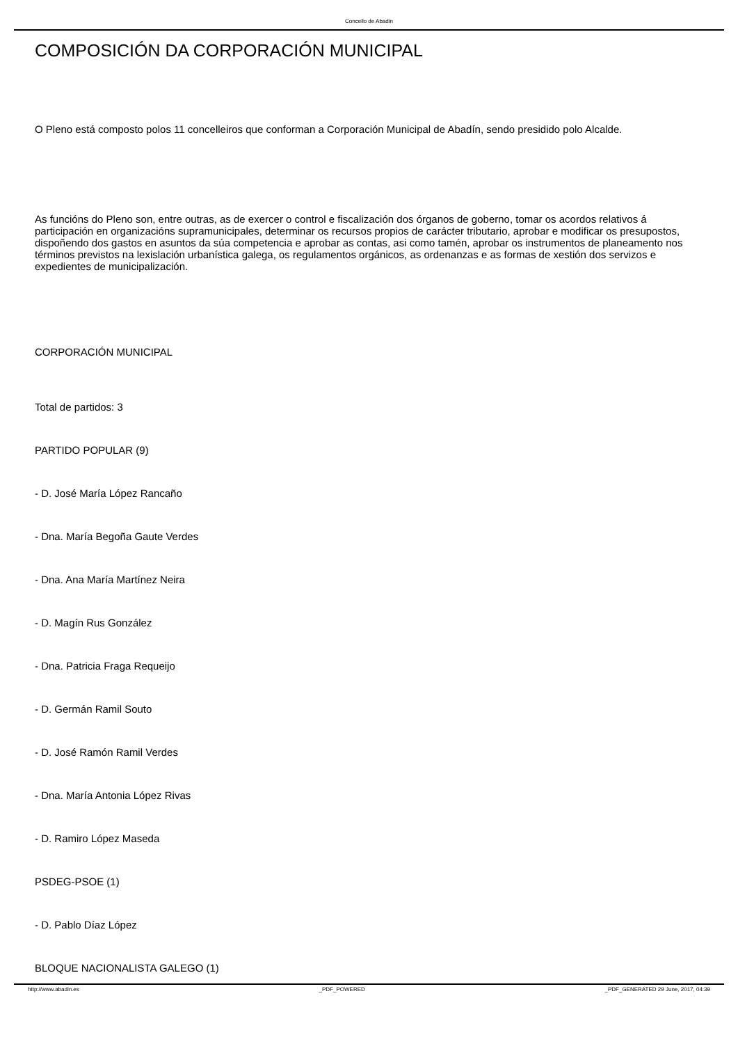Concello de Abadin
COMPOSICIÓN DA CORPORACIÓN MUNICIPAL
O Pleno está composto polos 11 concelleiros que conforman a Corporación Municipal de Abadín, sendo presidido polo Alcalde.
As funcións do Pleno son, entre outras, as de exercer o control e fiscalización dos órganos de goberno, tomar os acordos relativos á participación en organizacións supramunicipales, determinar os recursos propios de carácter tributario, aprobar e modificar os presupostos, dispoñendo dos gastos en asuntos da súa competencia e aprobar as contas, asi como tamén, aprobar os instrumentos de planeamento nos términos previstos na lexislación urbanística galega, os regulamentos orgánicos, as ordenanzas e as formas de xestión dos servizos e expedientes de municipalización.
CORPORACIÓN MUNICIPAL
Total de partidos: 3
PARTIDO POPULAR (9)
- D. José María López Rancaño
- Dna. María Begoña Gaute Verdes
- Dna. Ana María Martínez Neira
- D. Magín Rus González
- Dna. Patricia Fraga Requeijo
- D. Germán Ramil Souto
- D. José Ramón Ramil Verdes
- Dna. María Antonia López Rivas
- D. Ramiro López Maseda
PSDEG-PSOE (1)
- D. Pablo Díaz López
BLOQUE NACIONALISTA GALEGO (1)
http://www.abadin.es _PDF_POWERED _PDF_GENERATED 29 June, 2017, 04:39